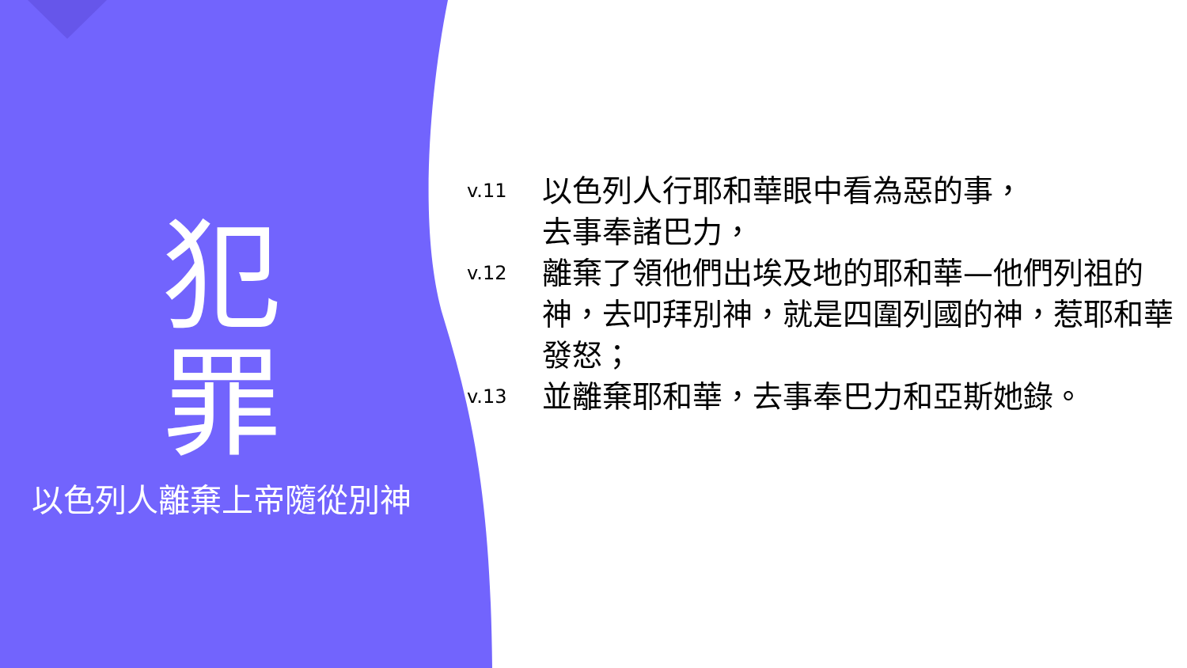犯罪
以色列人離棄上帝隨從別神
v.11 以色列人行耶和華眼中看為惡的事，
去事奉諸巴力，
v.12 離棄了領他們出埃及地的耶和華—他們列祖的 神，去叩拜別神，就是四圍列國的神，惹耶和華發怒；
v.13 並離棄耶和華，去事奉巴力和亞斯她錄。